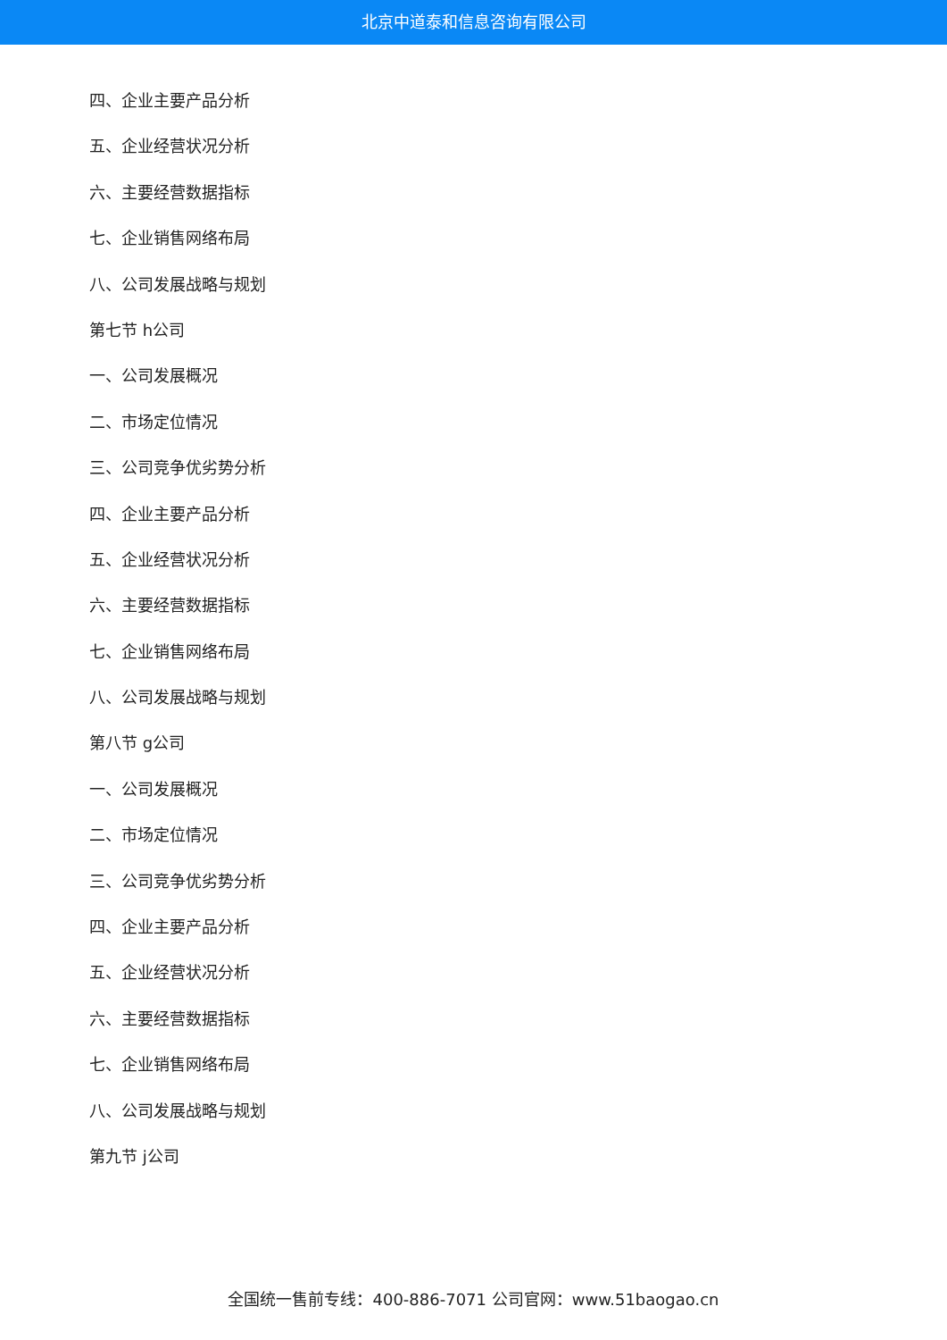北京中道泰和信息咨询有限公司
四、企业主要产品分析
五、企业经营状况分析
六、主要经营数据指标
七、企业销售网络布局
八、公司发展战略与规划
第七节 h公司
一、公司发展概况
二、市场定位情况
三、公司竞争优劣势分析
四、企业主要产品分析
五、企业经营状况分析
六、主要经营数据指标
七、企业销售网络布局
八、公司发展战略与规划
第八节 g公司
一、公司发展概况
二、市场定位情况
三、公司竞争优劣势分析
四、企业主要产品分析
五、企业经营状况分析
六、主要经营数据指标
七、企业销售网络布局
八、公司发展战略与规划
第九节 j公司
全国统一售前专线：400-886-7071 公司官网：www.51baogao.cn